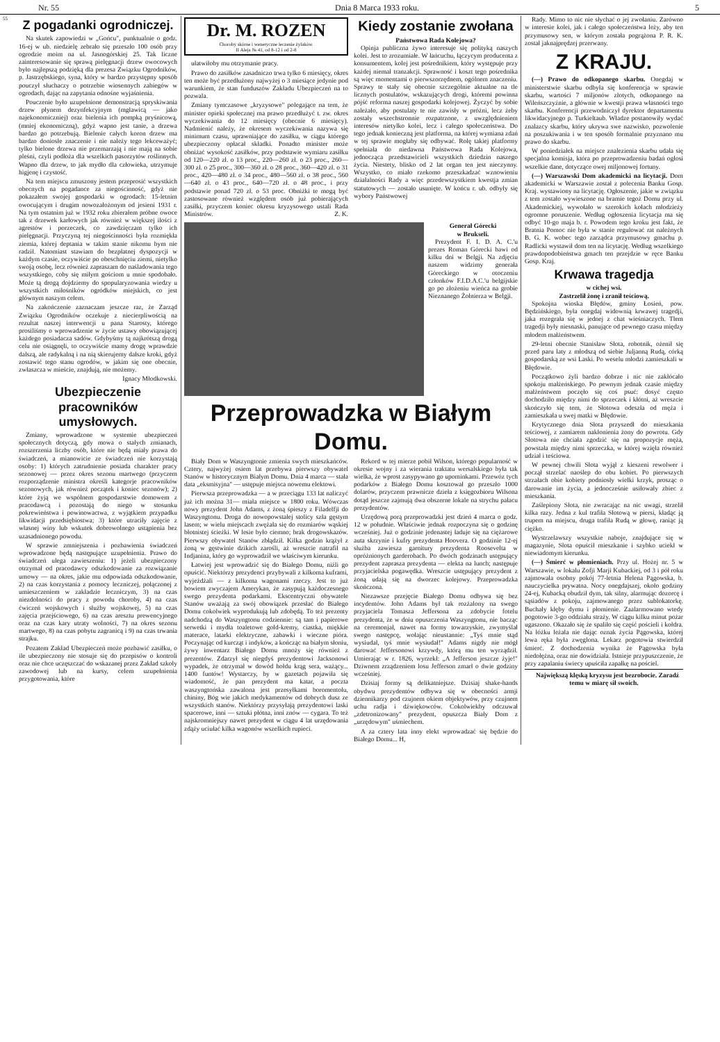Nr. 55 Dnia 8 Marca 1933 roku. 5
55
Z pogadanki ogrodniczej.
Na skutek zapowiedzi w „Gońcu", punktualnie o godz. 16-ej w ub. niedzielę zebrało się przeszło 100 osób przy ogrodzie moim na ul. Jasnogórskiej 25. Tak liczne zainteresowanie się sprawą pielęgnacji drzew owocowych było najlepszą podzięką dla prezesa Związku Ogrodników, p. Jastrzębskiego, syna, który w bardzo przystępny sposób pouczył słuchaczy o potrzebie wiosennych zabiegów w ogrodach, dając na zapytania odnośne wyjaśnienia.
Pouczenie było uzupełnione demonstracją spryskiwania drzew płynem dezynfekcyjnym (mgławicą — jako najekonomiczniej) oraz bielenia ich pompką pryśnicową, (mniej ekonomiczną), gdyż wapno jest tanie, a drzewa bardzo go potrzebują. Bielenie całych koron drzew ma bardzo doniosłe znaczenie i nie należy tego lekceważyć; tylko bielone drzewa nie przemarzają i nie mają na sobie pleśni, czyli podłoża dla wszelkich pasorzytów roślinnych. Wapno dla drzew, to jak mydło dla człowieka, utrzymuje higjenę i czystość.
Na tem miejscu zmuszony jestem przeprosić wszystkich obecnych na pogadance za niegościnność, gdyż nie pokazałem swojej gospodarki w ogrodach: 15-letnim owocującym i drugim nowozałożonym od jesieni 1931 r. Na tym ostatnim już w 1932 roku zbierałem próbne owoce tak z drzewek karłowych jak również w większej ilości z agrestów i porzeczek, co zawdzięczam tylko ich pielęgnacji. Przyczyną tej niegościnności była rozmiękła ziemia, której deptania w takim stanie nikomu bym nie radził. Natomiast stawiam do bezpłatnej dyspozycji w każdym czasie, oczywiście po obeschnięciu ziemi, nietylko swoją osobę, lecz również zapraszam do naśladowania tego wszystkiego, coby się miłym gościom u mnie spodobało. Może tą drogą dojdziemy do spopularyzowania wiedzy u wszystkich miłośników ogródków miejskich, co jest głównym naszym celem.
Na zakończenie zaznaczam jeszcze raz, że Zarząd Związku Ogrodników oczekuje z niecierpliwością na rezultat naszej interwencji u pana Starosty, którego prosiliśmy o wprowadzenie w życie ustawy obowiązującej każdego posiadacza sadów. Gdybyśmy tą najkrótszą drogą celu nie osiągnęli, to oczywiście mamy drogę wprawdzie dalszą, ale radykalną i na nią skierujemy dalsze kroki, gdyż zostawić tego stanu ogrodów, w jakim się one obecnie, zwłaszcza w mieście, znajdują, nie możemy.
Ignacy Młodkowski.
Ubezpieczenie pracowników umysłowych.
Zmiany, wprowadzone w systemie ubezpieczeń społecznych dotyczą, gdy mowa o stałych zmianach, rozszerzenia liczby osób, które nie będą miały prawa do świadczeń, a mianowicie ze świadczeń nie korzystają osoby: 1) których zatrudnienie posiada charakter pracy sezonowej — przez okres sezonu martwego (przyczem rozporządzenie ministra określi kategorje pracowników sezonowych, jak również początek i koniec sezonów); 2) które żyją we wspólnem gospodarstwie domowem z pracodawcą i pozostają do niego w stosunku pokrewieństwa i powinowactwa, z wyjątkiem przypadku likwidacji przedsiębiostwa; 3) które utraciły zajęcie z własnej winy lub wskutek dobrowolnego ustąpienia bez uzasadnionego powodu.
W sprawie zmniejszenia i pozbawienia świadczeń wprowadzone będą następujące uzupełnienia. Prawo do świadczeń ulega zawieszeniu: 1) jeżeli ubezpieczony otrzymał od pracodawcy odszkodowanie za rozwiązanie umowy — na okres, jakie mu odpowiada odszkodowanie, 2) na czas korzystania z pomocy leczniczej, połączonej z umieszczeniem w zakładzie leczniczym, 3) na czas niezdolności do pracy z powodu choroby, 4) na czas ćwiczeń wojskowych i służby wojskowej, 5) na czas zajęcia przejściowego, 6) na czas aresztu prewencyjnego oraz na czas kary utraty wolności, 7) na okres sezonu martwego, 8) na czas pobytu zagranicą i 9) na czas trwania strajku.
Pozatem Zakład Ubezpieczeń może pozbawić zasiłku, o ile ubezpieczony nie stosuje się do przepisów o kontroli oraz nie chce uczęszczać do wskazanej przez Zakład szkoły zawodowej lub na kursy, celem uzupełnienia przygotowania, które
Dr. M. ROZEN
Choroby skórne i weneryczne leczenie żylaków.
II Aleja № 41, od 8-12 i od 2-8
ułatwiłoby mu otrzymanie pracy.
Prawo do zasiłków zasadniczo trwa tylko 6 miesięcy, okres ten może być przedłużony najwyżej o 3 miesiące jedynie pod warunkiem, że stan funduszów Zakładu Ubezpieczeń na to pozwala.
Zmiany tymczasowe „kryzysowe" polegające na tem, że minister opieki społecznej ma prawo przedłużyć t. zw. okres wyczekiwania do 12 miesięcy (obecnie 6 miesięcy). Nadmienić należy, że okresem wyczekiwania nazywa się minimum czasu, uprawniające do zasiłku, w ciągu którego ubezpieczony opłacał składki. Ponadto minister może obniżać wysokość zasiłków, przy podstawie wymiaru zasiłku od 120—220 zł. o 13 proc., 220—260 zł. o 23 proc., 260—300 zł. o 25 proc., 300—360 zł. o 28 proc., 360—420 zł. o 31 proc., 420—480 zł. o 34 proc., 480—560 zł. o 38 proc., 560—640 zł. o 43 proc., 640—720 zł. o 48 proc., i przy podstawie ponad 720 zł. o 53 proc. Obniżki te mogą być zastosowane również względem osób już pobierających zasiłki, przyczem koniec okresu kryzysowego ustali Rada Ministrów. Z. K.
Kiedy zostanie zwołana
Państwowa Rada Kolejowa?
Opinja publiczna żywo interesuje się polityką naszych kolei. Jest to zrozumiałe. W łańcuchu, łączycym producenta z konsumentem, kolej jest pośrednikiem, który występuje przy każdej niemal tranzakcji. Sprawność i koszt tego pośrednika są więc momentami o pierwszorzędnem, ogólnem znaczeniu. Sprawy te stały się obecnie szczególnie aktualne na tle licznych postulatów, wskazujących drogi, któremi powinna pójść reforma naszej gospodarki kolejowej. Życzyć by sobie należało, aby postulaty te nie zawisły w próżni, lecz żeby zostały wszechstronnie rozpatrzone, z uwzględnieniem interesów nietylko kolei, lecz i całego społeczeństwa. Do tego jednak konieczną jest platforma, na której wymiana zdań w tej sprawie mogłaby się odbywać. Rolę takiej platformy spełniała do niedawna Państwowa Rada Kolejowa, jednocząca przedstawicieli wszystkich dziedzin naszego życia. Niestety, blisko od 2 lat organ ten jest nieczynny. Wszystko, co miało rzekomo przeszkadzać wznowieniu działalności Rady a więc przedewszystkiem kwestja zmian statutowych — zostało usunięte. W końcu r. ub. odbyły się wybory Państwowej
Generał Górecki
w Brukseli.
Prezydent F. I. D. A. C.'u prezes Roman Górecki bawi od kilku dni w Belgji. Na zdjęciu naszem widzimy generała Góreckiego w otoczeniu członków F.I.D.A.C.'u belgijskie go po złożeniu wieńca na grobie Nieznanego Żołnierza w Belgji.
Przeprowadzka w Białym Domu.
Biały Dom w Waszyngtonie zmienia swych mieszkańców. Cztery, najwyżej osiem lat przebywa pierwszy obywatel Stanów w historycznym Białym Domu. Dnia 4 marca — stała data „eksmisyjna" — ustępuje miejsca nowemu elektowi.
Pierwsza przeprowadzka — a w przeciągu 133 lat naliczyć już ich można 31— miała miejsce w 1800 roku. Wówczas nowy prezydent John Adams, z żoną śpieszy z Filadelfji do Waszyngtonu. Droga do nowopowstałej stolicy szła gęstym lasem; w wielu miejscach zwężała się do rozmiarów wąskiej błotnistej ścieżki. W lesie było ciemno; brak drogowskazów. Pierwszy obywatel Stanów zbłądził. Kilka godzin krążył z żoną w gęstwinie dzikich zarośli, aż wreszcie natrafił na Indjanina, który go wyprowadził we właściwym kierunku.
Łatwiej jest wprowadzić się do Białego Domu, niźli go opuścić. Niektórzy prezydenci przybywali z kilkoma kuframi, wyjeżdżali — z kilkoma wagonami rzeczy. Jest to już bowiem zwyczajem Amerykan, że zasypują każdoczesnego swego prezydenta podarkami. Ekscentryczni obywatele Stanów uważają za swój obowiązek przesłać do Białego Domu cokolwiek wyprodukują lub zdobędą. To też prezenty nadchodzą do Waszyngtonu codziennie: są tam i papierowe serwetki i mydła toaletowe gold-kremy, ciastka, miękkie materace, latarki elektryczne, zabawki i wieczne pióra. Poczynając od kurcząt i indyków, a kończąc na białym słoniu, żywy inwentarz Białego Domu mnoży się również z prezentów. Zdarzył się niegdyś prezydentowi Jacksonowi wypadek, że otrzymał w dowód hołdu krąg sera, ważący... 1400 funtów! Wystarczy, by w gazetach pojawiła się wiadomość, że pan prezydent ma katar, a poczta waszyngtońska zawalona jest przesyłkami boromentolu, chininy, Bóg wie jakich medykamentów od dobrych dusz ze wszystkich stanów. Niektórzy przysyłają prezydentowi laski spacerowe, inni — sztuki płótna, inni znów — cygara. To też najskromniejszy nawet prezydent w ciągu 4 lat urzędowania zdąży uciułać kilka wagonów wszelkich rupieci.
Rekord w tej mierze pobił Wilson, którego popularność w okresie wojny i za wierania traktatu wersalskiego była tak wielka, że wprost zasypywano go upominkami. Przewóz tych podarków z Białego Domu kosztował go przeszło 1000 dolarów, przyczem prawnicze dzieła z księgozbioru Wilsona dotąd jeszcze zajmują dwa obszerne lokale na strychu pałacu prezydentów.
Urzędową porą przeprowadzki jest dzień 4 marca o godz. 12 w południe. Właściwie jednak rozpoczyna się o godzinę wcześniej. Już o godzinie jedenastej ładuje się na ciężarowe auta skrzynie i kufry prezydenta Hoovera. O godzinie 12-ej służba zawiesza garnitury prezydenta Roosevelta w opróżnionych garderobach. Po dwóch godzinach ustępujący prezydent zaprasza prezydenta — elekta na lunch; następuje przyjacielska pogawędka. Wreszcie ustępujący prezydent z żoną udają się na dworzec kolejowy. Przeprowadzka skończona.
Niezawsze przejęcie Białego Domu odbywa się bez incydentów. John Adams był tak rozżalony na swego przyjaciela Tomasza Jeffersona za zdobycie fotelu prezydenta, że w dniu opuszczenia Waszyngtonu, nie bacząc na ceremonjał, nawet na formy towarzyskie, zwymyślał swego następcę, wołając nieustannie: „Tyś mnie stąd wysiudał, tyś mnie wysiudał!" Adams nigdy nie mógł darować Jeffersonowi krzywdy, którą mu ten wyrządził. Umierając w r. 1826, wyrzekł: „A Jefferson jeszcze żyje!" Dziwnem zrządzeniem losu Jefferson zmarł o dwie godziny wcześniej.
Dzisiaj formy są delikatniejsze. Dzisiaj shake-hands obydwu prezydentów odbywa się w obecności armji dziennikarzy pod czujnem okiem objektywów, przy czujnem uchu radja i dźwiękowców. Cokolwiekby odczuwał „zdetronizowany" prezydent, opuszcza Biały Dom z „urzędowym" uśmiechem.
A za cztery lata inny elekt wprowadzać się będzie do Białego Domu... H,
Rady. Mimo to nic nie słychać o jej zwołaniu. Zarówno w interesie kolei, jak i całego społeczeństwa leży, aby ten przymusowy sen, w którym została pogrążona P. R. K. został jaknajprędzej przerwany.
Z KRAJU.
(—) Prawo do odkopanego skarbu. Onegdaj w ministerstwie skarbu odbyła się konferencja w sprawie skarbu, wartości 7 miljonów złotych, odkopanego na Wileńszczyźnie, a głównie w kwestji prawa własności tego skarbu. Konferencji przewodniczył dyrektor departamentu likwidacyjnego p. Turkieltaub. Władze postanowiły wydać znalazcy skarbu, który ukrywa swe nazwisko, pozwolenie na poszukiwania i w ten sposób formalnie przyznano mu prawo do skarbu.
W poniedziałek na miejsce znalezienia skarbu udała się specjalna komisja, która po przeprowadzeniu badań ogłosi wszelkie dane, dotyczące owej miljonowej fortuny.
(—) Warszawski Dom akademicki na licytacji. Dom akademicki w Warszawie został z polecenia Banku Gosp. Kraj. wystawiony na licytację. Ogłoszenie, jakie w związku z tem zostało wywieszone na bramie tegoż Domu przy ul. Akademickiej, wywołało w szerokich kołach młodzieży ogromne poruszenie. Według ogłoszenia licytacja ma się odbyć 10-go maja b. r. Powodem tego kroku jest fakt, że Bratnia Pomoc nie była w stanie regulować rat należnych B. G. K. wobec tego zarządca przymusowy gmachu p. Radlicki wystawił dom ten na licytację. Według wszelkiego prawdopodobieństwa gmach ten przejdzie w ręce Banku Gosp. Kraj.
Krwawa tragedja
w cichej wsi.
Zastrzelił żonę i zranił teściową.
Spokojna wioska Błędów, gminy Łosień, pow. Będzińskiego, była onegdaj widownią krwawej tragedji, jaka rozegrała się w jednej z chat wieśniaczych. Tłem tragedji były niesnaski, panujące od pewnego czasu między młodem małżeństwem.
29-letni obecnie Stanisław Słota, robotnik, ożenił się przed paru laty z młodszą od siebie Juljanną Rudą, córką gospodarską ze wsi Laski. Po weselu młodzi zamieszkali w Błędowie.
Początkowo żyli bardzo dobrze i nic nie zakłócało spokoju małżeńskiego. Po pewnym jednak czasie między małżeństwem poczęło się coś psuć: dosyć często dochodziło między nimi do sprzeczek i kłótni, aż wreszcie skończyło się tem, że Słotowa odeszła od męża i zamieszkała u swej matki w Błędowie.
Krytycznego dnia Słota przyszedł do mieszkania teściowej, z zamiarem nakłonienia żony do powrotu. Gdy Słotowa nie chciała zgodzić się na propozycje męża, powstała między nimi sprzeczka, w której wzięła również udział i teściowa.
W pewnej chwili Słota wyjął z kieszeni rewolwer i począł strzelać naoślep do obu kobiet. Po pierwszych strzałach obie kobiety podniosły wielki krzyk, prosząc o darowanie im życia, a jednocześnie usiłowały zbiec z mieszkania.
Zaślepiony Słota, nie zwracając na nic uwagi, strzelił kilka razy. Jedna z kul trafiła Słotową w piersi, kładąc ją trupem na miejscu, druga trafiła Rudą w głowę, raniąc ją ciężko.
Wystrzelawszy wszystkie naboje, znajdujące się w magazynie, Słota opuścił mieszkanie i szybko uciekł w niewiadomym kierunku.
(—) Śmierć w płomieniach. Przy ul. Hożej nr. 5 w Warszawie, w lokalu Zofji Marji Kubackiej, od 3 i pół roku zajmowała osobny pokój 77-letnia Helena Pągowska, b. nauczycielka prywatna. Nocy onegdajszej, około godziny 24-ej, Kubacką obudził dym, tak silny, alarmując dozorcę i sąsiadów z pokoju, zajmowanego przez sublokatorkę. Buchały kłęby dymu i płomienie. Zaalarmowano wtedy pogotowie 3-go oddziału straży. W ciągu kilku minut pożar ugaszono. Okazało się że spaliło się część pościeli i kołdra. Na łóżku leżała nie dając oznak życia Pągowska, której lewa ręka była zwęglona. Lekarz pogotowia stwierdził śmierć. Z dochodzenia wynika że Pągowska była niedołężna, oraz nie dowidziała. Istnieje przypuszczenie, że przy zapalaniu świecy upuściła zapałkę na pościel.
Największą klęską kryzysu jest bezrobocie. Zaradź temu w miarę sił swoich.